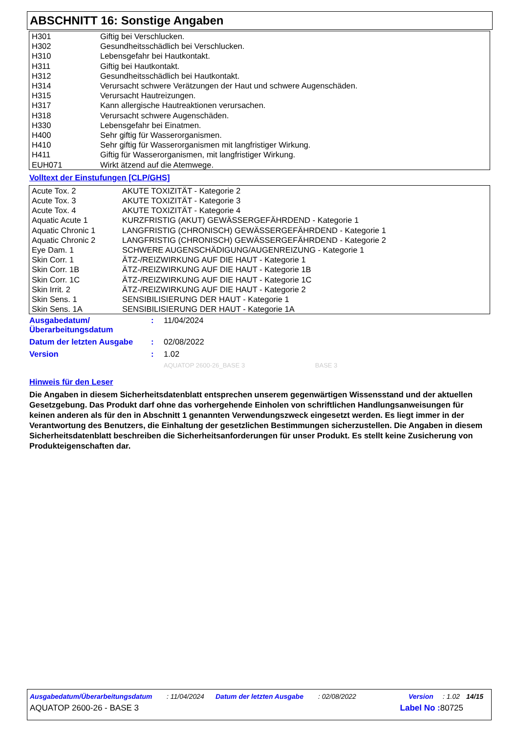ABSCHNITT 16: Sonstige Angaben
| H301 | Giftig bei Verschlucken. |
| H302 | Gesundheitsschädlich bei Verschlucken. |
| H310 | Lebensgefahr bei Hautkontakt. |
| H311 | Giftig bei Hautkontakt. |
| H312 | Gesundheitsschädlich bei Hautkontakt. |
| H314 | Verursacht schwere Verätzungen der Haut und schwere Augenschäden. |
| H315 | Verursacht Hautreizungen. |
| H317 | Kann allergische Hautreaktionen verursachen. |
| H318 | Verursacht schwere Augenschäden. |
| H330 | Lebensgefahr bei Einatmen. |
| H400 | Sehr giftig für Wasserorganismen. |
| H410 | Sehr giftig für Wasserorganismen mit langfristiger Wirkung. |
| H411 | Giftig für Wasserorganismen, mit langfristiger Wirkung. |
| EUH071 | Wirkt ätzend auf die Atemwege. |
Volltext der Einstufungen [CLP/GHS]
| Acute Tox. 2 | AKUTE TOXIZITÄT - Kategorie 2 |
| Acute Tox. 3 | AKUTE TOXIZITÄT - Kategorie 3 |
| Acute Tox. 4 | AKUTE TOXIZITÄT - Kategorie 4 |
| Aquatic Acute 1 | KURZFRISTIG (AKUT) GEWÄSSERGEFÄHRDEND - Kategorie 1 |
| Aquatic Chronic 1 | LANGFRISTIG (CHRONISCH) GEWÄSSERGEFÄHRDEND - Kategorie 1 |
| Aquatic Chronic 2 | LANGFRISTIG (CHRONISCH) GEWÄSSERGEFÄHRDEND - Kategorie 2 |
| Eye Dam. 1 | SCHWERE AUGENSCHÄDIGUNG/AUGENREIZUNG - Kategorie 1 |
| Skin Corr. 1 | ÄTZ-/REIZWIRKUNG AUF DIE HAUT - Kategorie 1 |
| Skin Corr. 1B | ÄTZ-/REIZWIRKUNG AUF DIE HAUT - Kategorie 1B |
| Skin Corr. 1C | ÄTZ-/REIZWIRKUNG AUF DIE HAUT - Kategorie 1C |
| Skin Irrit. 2 | ÄTZ-/REIZWIRKUNG AUF DIE HAUT - Kategorie 2 |
| Skin Sens. 1 | SENSIBILISIERUNG DER HAUT - Kategorie 1 |
| Skin Sens. 1A | SENSIBILISIERUNG DER HAUT - Kategorie 1A |
| Ausgabedatum/ Überarbeitungsdatum | : | 11/04/2024 |
| Datum der letzten Ausgabe | : | 02/08/2022 |
| Version | : | 1.02 |
| | | AQUATOP 2600-26_BASE 3 BASE 3 |
Hinweis für den Leser
Die Angaben in diesem Sicherheitsdatenblatt entsprechen unserem gegenwärtigen Wissensstand und der aktuellen Gesetzgebung. Das Produkt darf ohne das vorhergehende Einholen von schriftlichen Handlungsanweisungen für keinen anderen als für den in Abschnitt 1 genannten Verwendungszweck eingesetzt werden. Es liegt immer in der Verantwortung des Benutzers, die Einhaltung der gesetzlichen Bestimmungen sicherzustellen. Die Angaben in diesem Sicherheitsdatenblatt beschreiben die Sicherheitsanforderungen für unser Produkt. Es stellt keine Zusicherung von Produkteigenschaften dar.
Ausgabedatum/Überarbeitungsdatum: 11/04/2024 Datum der letzten Ausgabe: 02/08/2022 Version: 1.02 14/15
AQUATOP 2600-26 - BASE 3 Label No : 80725